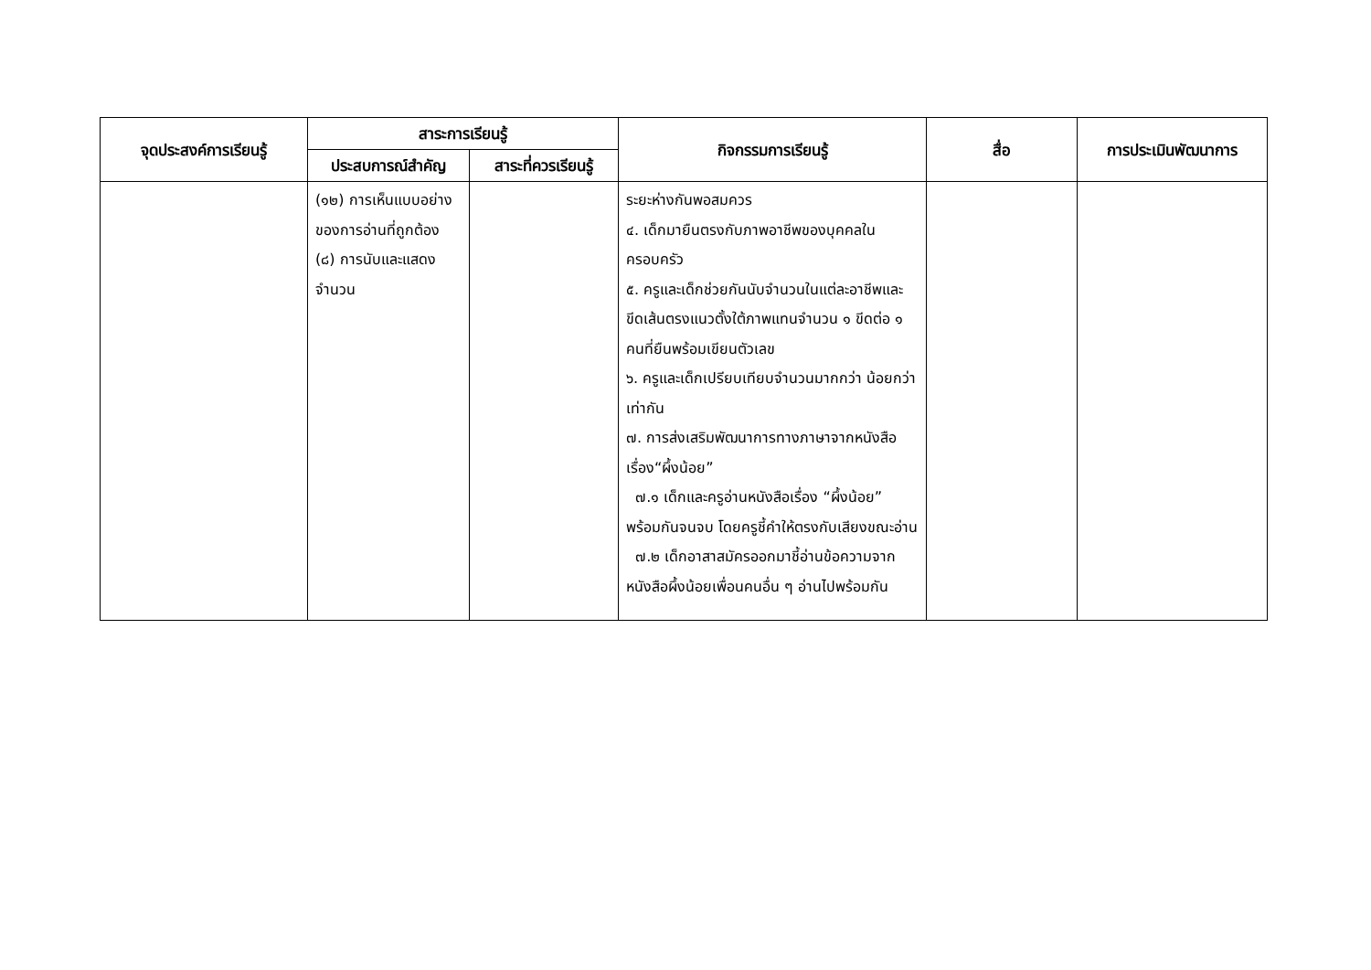| จุดประสงค์การเรียนรู้ | สาระการเรียนรู้ | | กิจกรรมการเรียนรู้ | สื่อ | การประเมินพัฒนาการ |
| --- | --- | --- | --- | --- | --- |
| | ประสบการณ์สำคัญ | สาระที่ควรเรียนรู้ | | | |
| | (๑๒) การเห็นแบบอย่างของการอ่านที่ถูกต้อง (๘) การนับและแสดงจำนวน | | ระยะห่างกันพอสมควร ๔. เด็กมายืนตรงกับภาพอาชีพของบุคคลในครอบครัว ๕. ครูและเด็กช่วยกันนับจำนวนในแต่ละอาชีพและขีดเส้นตรงแนวตั้งใต้ภาพแทนจำนวน ๑ ขีดต่อ ๑ คนที่ยืนพร้อมเขียนตัวเลข ๖. ครูและเด็กเปรียบเทียบจำนวนมากกว่า น้อยกว่าเท่ากัน ๗. การส่งเสริมพัฒนาการทางภาษาจากหนังสือเรื่อง“ผึ้งน้อย” ๗.๑ เด็กและครูอ่านหนังสือเรื่อง “ผึ้งน้อย” พร้อมกันจนจบ โดยครูชี้คำให้ตรงกับเสียงขณะอ่าน ๗.๒ เด็กอาสาสมัครออกมาชี้อ่านข้อความจากหนังสือผึ้งน้อยเพื่อนคนอื่น ๆ อ่านไปพร้อมกัน | | |